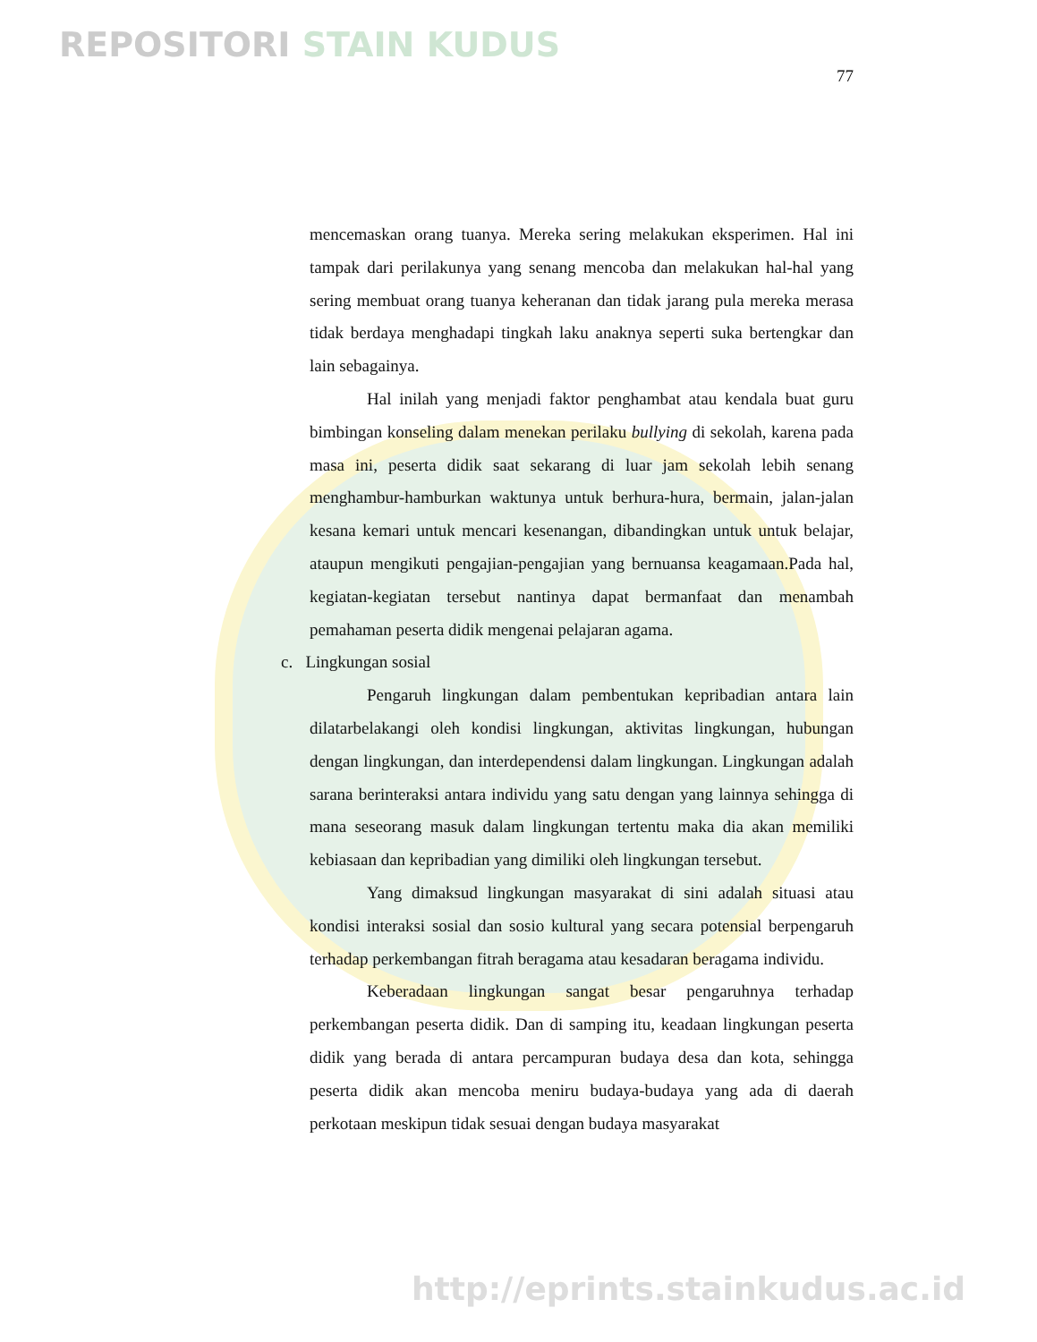REPOSITORI STAIN KUDUS
77
mencemaskan orang tuanya. Mereka sering melakukan eksperimen. Hal ini tampak dari perilakunya yang senang mencoba dan melakukan hal-hal yang sering membuat orang tuanya keheranan dan tidak jarang pula mereka merasa tidak berdaya menghadapi tingkah laku anaknya seperti suka bertengkar dan lain sebagainya.
Hal inilah yang menjadi faktor penghambat atau kendala buat guru bimbingan konseling dalam menekan perilaku bullying di sekolah, karena pada masa ini, peserta didik saat sekarang di luar jam sekolah lebih senang menghambur-hamburkan waktunya untuk berhura-hura, bermain, jalan-jalan kesana kemari untuk mencari kesenangan, dibandingkan untuk untuk belajar, ataupun mengikuti pengajian-pengajian yang bernuansa keagamaan.Pada hal, kegiatan-kegiatan tersebut nantinya dapat bermanfaat dan menambah pemahaman peserta didik mengenai pelajaran agama.
c. Lingkungan sosial
Pengaruh lingkungan dalam pembentukan kepribadian antara lain dilatarbelakangi oleh kondisi lingkungan, aktivitas lingkungan, hubungan dengan lingkungan, dan interdependensi dalam lingkungan. Lingkungan adalah sarana berinteraksi antara individu yang satu dengan yang lainnya sehingga di mana seseorang masuk dalam lingkungan tertentu maka dia akan memiliki kebiasaan dan kepribadian yang dimiliki oleh lingkungan tersebut.
Yang dimaksud lingkungan masyarakat di sini adalah situasi atau kondisi interaksi sosial dan sosio kultural yang secara potensial berpengaruh terhadap perkembangan fitrah beragama atau kesadaran beragama individu.
Keberadaan lingkungan sangat besar pengaruhnya terhadap perkembangan peserta didik. Dan di samping itu, keadaan lingkungan peserta didik yang berada di antara percampuran budaya desa dan kota, sehingga peserta didik akan mencoba meniru budaya-budaya yang ada di daerah perkotaan meskipun tidak sesuai dengan budaya masyarakat
http://eprints.stainkudus.ac.id